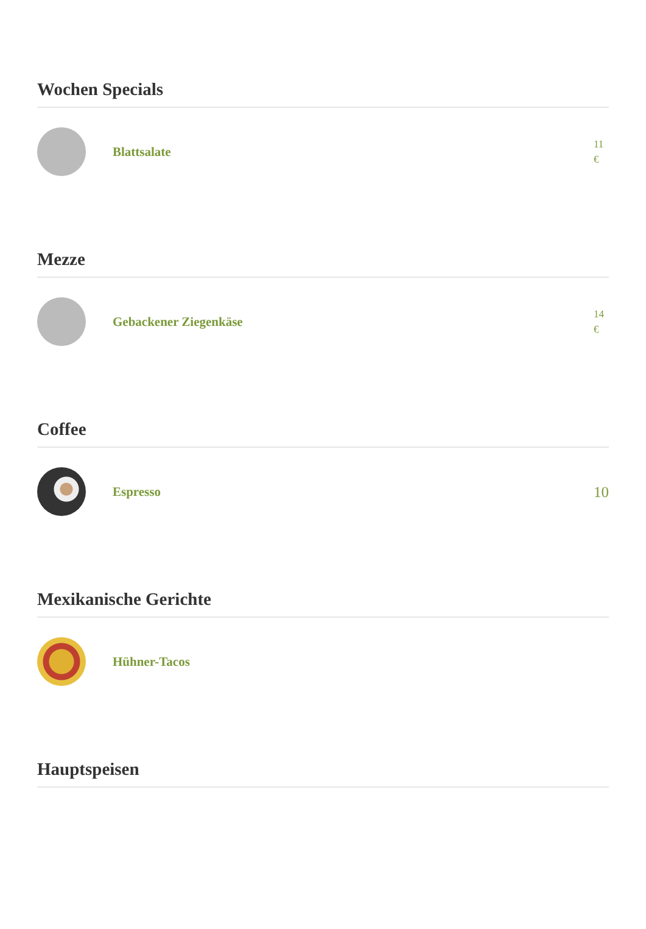Wochen Specials
Blattsalate
11 €
Mezze
Gebackener Ziegenkäse
14 €
Coffee
Espresso
10
Mexikanische Gerichte
Hühner-Tacos
Hauptspeisen